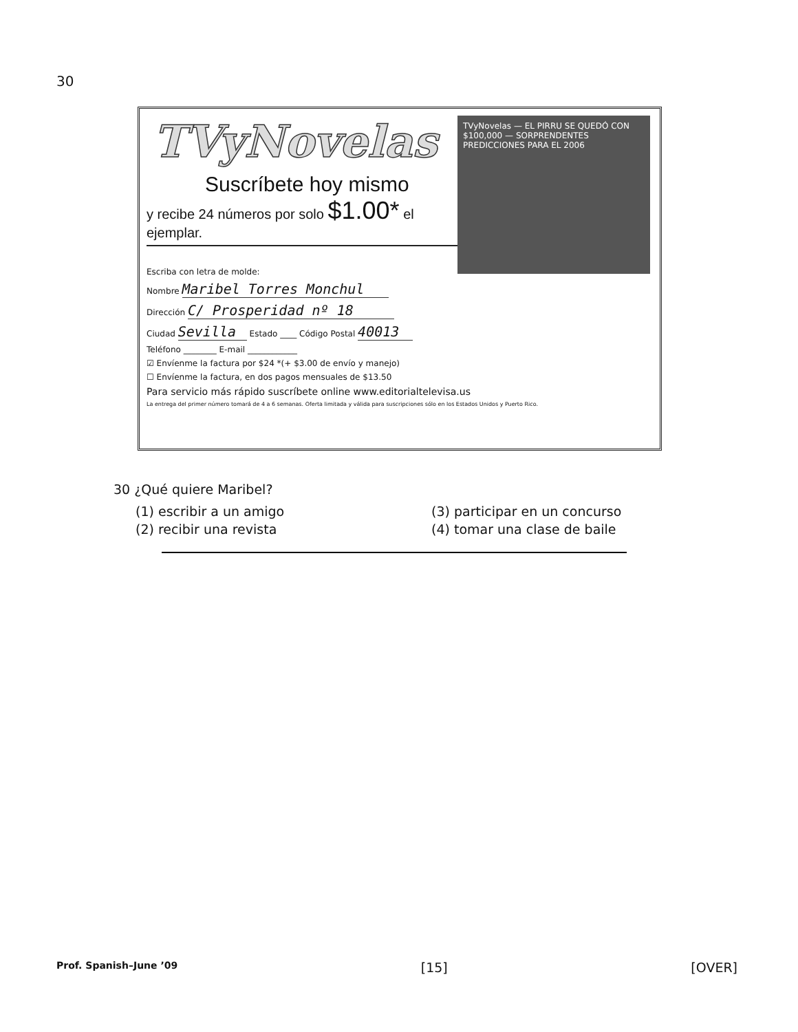30
TVyNovelas
Suscríbete hoy mismo
y recibe 24 números por solo $1.00* el ejemplar.
TVyNovelas — EL PIRRU SE QUEDÓ CON $100,000 — SORPRENDENTES PREDICCIONES PARA EL 2006
Escriba con letra de molde:
Nombre Maribel Torres Monchul
Dirección C/ Prosperidad nº 18
Ciudad Sevilla Estado ____ Código Postal 40013
Teléfono ________ E-mail ____________
☑ Envíenme la factura por $24 *(+ $3.00 de envío y manejo)
☐ Envíenme la factura, en dos pagos mensuales de $13.50
Para servicio más rápido suscríbete online www.editorialtelevisa.us
La entrega del primer número tomará de 4 a 6 semanas. Oferta limitada y válida para suscripciones sólo en los Estados Unidos y Puerto Rico.
30 ¿Qué quiere Maribel?
(1) escribir a un amigo (3) participar en un concurso (2) recibir una revista (4) tomar una clase de baile
Prof. Spanish–June ’09 [15] [OVER]